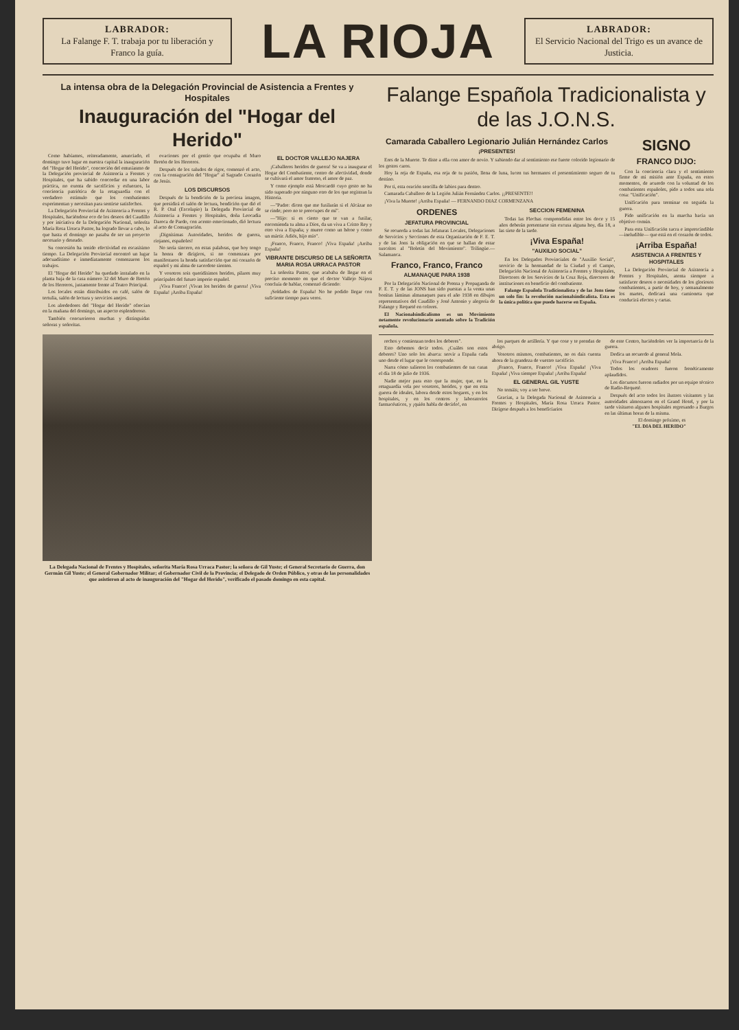LABRADOR:
La Falange F. T. trabaja por tu liberación y Franco la guía.
LA RIOJA
LABRADOR:
El Servicio Nacional del Trigo es un avance de Justicia.
La intensa obra de la Delegación Provincial de Asistencia a Frentes y Hospitales
Inauguración del "Hogar del Herido"
Como habíamos, reiteradamente, anunciado, el domingo tuvo lugar en nuestra capital la inauguración del "Hogar del Herido", concreción del entusiasmo de la Delegación provincial de Asistencia a Frentes y Hospitales, que ha sabido concordar en una labor práctica, no exenta de sacrificios y esfuerzos, la conciencia patriótica de la retaguardia con el verdadero estímulo que los combatientes experimentan y necesitan para sentirse satisfechos.
La Delegación Provincial de Asistencia a Frentes y Hospitales, haciéndose eco de los deseos del Caudillo y por iniciativa de la Delegación Nacional, señorita María Rosa Urraca Pastor, ha logrado llevar a cabo, lo que hasta el domingo no pasaba de ser un proyecto necesario y deseado.
Su concesión ha tenido efectividad en escasísimo tiempo. La Delegación Provincial encontró un lugar adecuadísimo e inmediatamente comenzaron los trabajos.
El "Hogar del Herido" ha quedado instalado en la planta baja de la casa número 32 del Muro de Bretón de los Herreros, justamente frente al Teatro Principal.
Los locales están distribuidos en café, salón de tertulia, salón de lectura y servicios anejos.
Los alrededores del "Hogar del Herido" ofrecían en la mañana del domingo, un aspecto esplendoroso.
También concurrieron muchas y distinguidas señoras y señoritas.
ovaciones por el gentío que ocupaba el Muro Bretón de los Herreros.
Después de los saludos de rigor, comenzó el acto, con la consagración del "Hogar" al Sagrado Corazón de Jesús.
LOS DISCURSOS
Después de la bendición de la preciosa imagen, que presidirá el salón de lectura, bendición que dió el R. P. Otal (Escolapio) la Delegada Provincial de Asistencia a Frentes y Hospitales, doña Leocadia Daroca de Pardo, con acento emocionado, dió lectura al acto de Consagración.
¡Dignísimas Autoridades, heridos de guerra, riojanos, españoles!
No sería sincero, en estas palabras, que hoy tengo la honra de dirigiros, si no comenzara por manifestaros la honda satisfacción que mi corazón de español y mi alma de sacerdote sienten.
Y vosotros sois queridísimos heridos, pilares muy principales del futuro imperio español.
¡Viva Franco! ¡Vivan los heridos de guerra! ¡Viva España! ¡Arriba España!
EL DOCTOR VALLEJO NAJERA
¡Caballeros heridos de guerra! Se va a inaugurar el Hogar del Combatiente, centro de afectividad, donde se cultivará el amor fraterno, el amor de paz.
Y como ejemplo está Moscardó cuyo gesto no ha sido superado por ninguno otro de los que registran la Historia.
—"Padre: dicen que me fusilarán si el Alcázar no se rinde; pero no te preocupes de mí".
—"Hijo: si es cierto que te van a fusilar, encomienda tu alma a Dios, da un viva a Cristo Rey y otro viva a España; y muere como un héroe y como un mártir. Adiós, hijo mío".
¡Franco, Franco, Franco! ¡Viva España! ¡Arriba España!
VIBRANTE DISCURSO DE LA SEÑORITA MARIA ROSA URRACA PASTOR
La señorita Pastor, que acababa de llegar en el preciso momento en que el doctor Vallejo Nájera concluía de hablar, comenzó diciendo:
¡Soldados de España! No he podido llegar con suficiente tiempo para veros.
La Delegada Nacional de Frentes y Hospitales, señorita María Rosa Urraca Pastor; la señora de Gil Yuste; el General Secretario de Guerra, don Germán Gil Yuste; el General Gobernador Militar; el Gobernador Civil de la Provincia; el Delegado de Orden Público, y otras de las personalidades que asistieron al acto de inauguración del "Hogar del Herido", verificado el pasado domingo en esta capital.
Falange Española Tradicionalista y de las J.O.N.S.
Camarada Caballero Legionario Julián Hernández Carlos
¡PRESENTES!
Eres de la Muerte. Te diste a ella con amor de novio. Y sabiendo dar al sentimiento ese fuerte colorido legionario de los gestos caros.
Hoy la reja de España, esa reja de tu pasión, llena de luna, lucen tus hermanos el presentimiento seguro de tu destino.
Por ti, esta oración sencilla de labios para dentro.
Camarada Caballero de la Legión Julián Fernández Carlos. ¡¡PRESENTE!!
¡Viva la Muerte! ¡Arriba España! — FERNANDO DIAZ CORMENZANA
ORDENES
JEFATURA PROVINCIAL
Se recuerda a todas las Jefaturas Locales, Delegaciones de Servicios y Secciones de esta Organización de F. E. T. y de las Jons la obligación en que se hallan de estar suscritos al "Boletín del Movimiento". Trilingüe.—Salamanca.
Franco, Franco, Franco
ALMANAQUE PARA 1938
Por la Delegación Nacional de Prensa y Propaganda de F. E. T. y de las JONS han sido puestas a la venta unas bonitas láminas almanaques para el año 1938 en dibujos representativos del Caudillo y José Antonio y alegoría de Falange y Requeté en colores.
El Nacionalsindicalismo es un Movimiento netamente revolucionario asentado sobre la Tradición española.
SECCION FEMENINA
Todas las Flechas comprendidas entre los doce y 15 años deberán presentarse sin excusa alguna hoy, día 18, a las siete de la tarde.
¡Viva España!
"AUXILIO SOCIAL"
En los Delegados Provinciales de "Auxilio Social", servicio de la hermandad de la Ciudad y el Campo, Delegación Nacional de Asistencia a Frentes y Hospitales, Directores de los Servicios de la Cruz Roja, directores de instituciones en beneficio del combatiente.
Falange Española Tradicionalista y de las Jons tiene un solo fin: la revolución nacionalsindicalista. Esta es la única política que puede hacerse en España.
SIGNO
FRANCO DIJO:
Con la conciencia clara y el sentimiento firme de mi misión ante España, en estos momentos, de acuerdo con la voluntad de los combatientes españoles, pido a todos una sola cosa: "Unificación".
Unificación para terminar en seguida la guerra.
Pido unificación en la marcha hacia un objetivo común.
Para esta Unificación sacra e imprescindible —ineludible— que está en el corazón de todos.
¡Arriba España!
ASISTENCIA A FRENTES Y HOSPITALES
La Delegación Provincial de Asistencia a Frentes y Hospitales, atenta siempre a satisfacer deseos o necesidades de los gloriosos combatientes, a partir de hoy, y semanalmente los martes, dedicará una camioneta que conducirá efectos y cartas.
rechos y comienzan todos los deberes".
Esto debemos decir todos. ¿Cuáles son estos deberes? Uno solo los abarca: servir a España cada uno desde el lugar que le corresponde.
Narra cómo salieron los combatientes de sus casas el día 18 de julio de 1936.
Nadie mejor para esto que la mujer, que, en la retaguardia vela por vosotros, heridos, y que en esta guerra de ideales, labora desde estos hogares, y en los hospitales, y en los centros y laboratorios farmacéuticos, y ¡quién habla de decirlo!, en
los parques de artillería. Y que cose y te prendas de abrigo.
Vosotros mismos, combatientes, no os dais cuenta ahora de la grandeza de vuestro sacrificio.
¡Franco, Franco, Franco! ¡Viva España! ¡Viva España! ¡Viva siempre España! ¡Arriba España!
EL GENERAL GIL YUSTE
No temáis; voy a ser breve.
Gracias, a la Delegada Nacional de Asistencia a Frentes y Hospitales, María Rosa Urraca Pastor. Dirígese después a los beneficiarios
de este Centro, haciéndoles ver la importancia de la guerra.
Dedica un recuerdo al general Mola.
¡Viva Franco! ¡Arriba España!
Todos los oradores fueron frenéticamente aplaudidos.
Los discursos fueron radiados por un equipo técnico de Radio-Requeté.
Después del acto todos los ilustres visitantes y las autoridades almorzaron en el Grand Hotel, y por la tarde visitaron algunos hospitales regresando a Burgos en las últimas horas de la misma.
El domingo próximo, es
"EL DIA DEL HERIDO"